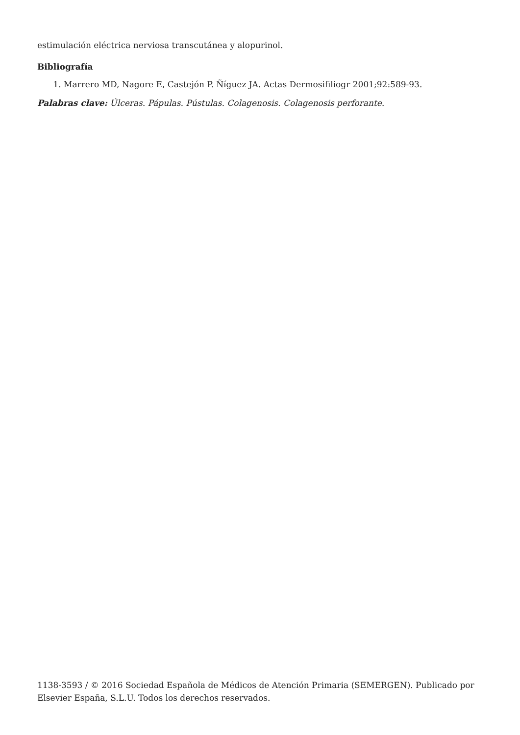estimulación eléctrica nerviosa transcutánea y alopurinol.
Bibliografía
1. Marrero MD, Nagore E, Castejón P. Ñíguez JA. Actas Dermosifiliogr 2001;92:589-93.
Palabras clave: Úlceras. Pápulas. Pústulas. Colagenosis. Colagenosis perforante.
1138-3593 / © 2016 Sociedad Española de Médicos de Atención Primaria (SEMERGEN). Publicado por Elsevier España, S.L.U. Todos los derechos reservados.